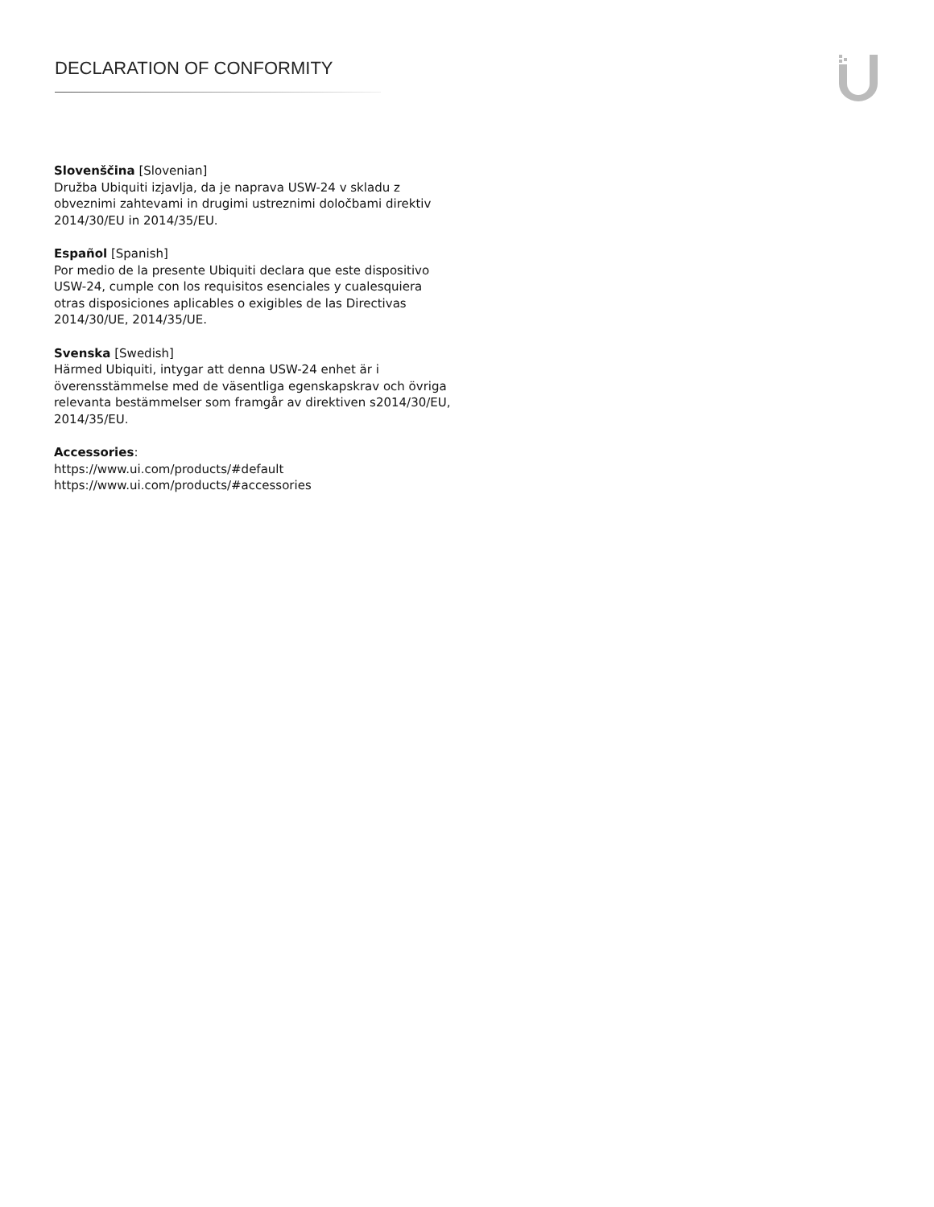DECLARATION OF CONFORMITY
Slovenščina [Slovenian]
Družba Ubiquiti izjavlja, da je naprava USW-24 v skladu z obveznimi zahtevami in drugimi ustreznimi določbami direktiv 2014/30/EU in 2014/35/EU.
Español [Spanish]
Por medio de la presente Ubiquiti declara que este dispositivo USW-24, cumple con los requisitos esenciales y cualesquiera otras disposiciones aplicables o exigibles de las Directivas 2014/30/UE, 2014/35/UE.
Svenska [Swedish]
Härmed Ubiquiti, intygar att denna USW-24 enhet är i överensstämmelse med de väsentliga egenskapskrav och övriga relevanta bestämmelser som framgår av direktiven s2014/30/EU, 2014/35/EU.
Accessories:
https://www.ui.com/products/#default
https://www.ui.com/products/#accessories